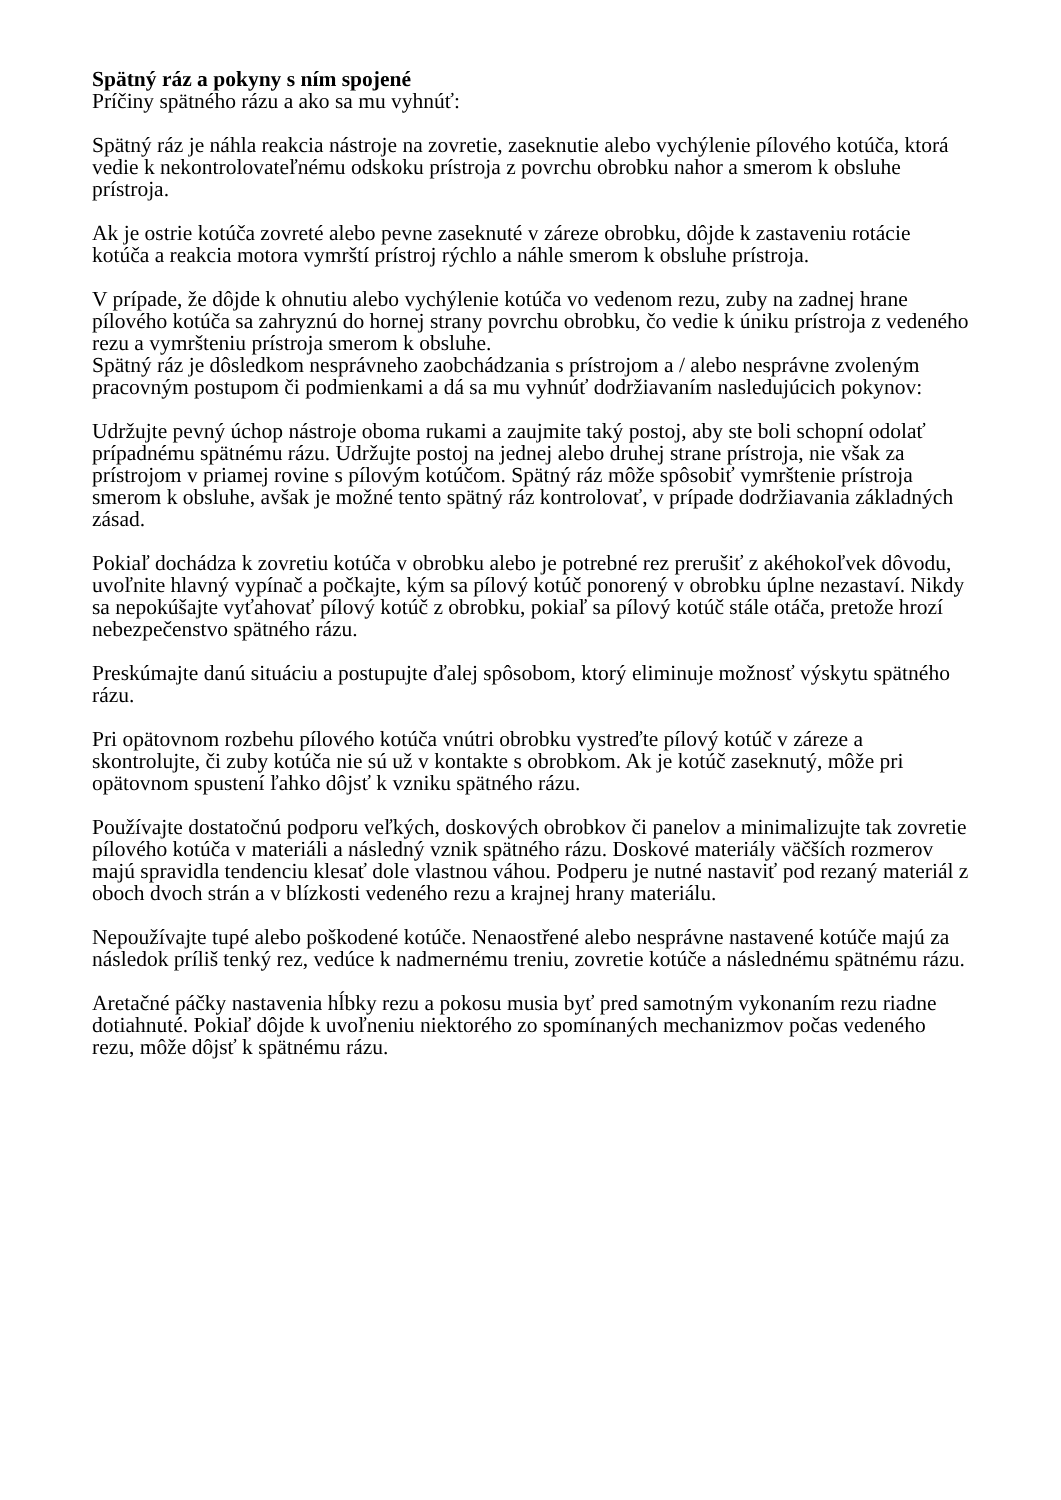Spätný ráz a pokyny s ním spojené
Príčiny spätného rázu a ako sa mu vyhnúť:
Spätný ráz je náhla reakcia nástroje na zovretie, zaseknutie alebo vychýlenie pílového kotúča, ktorá vedie k nekontrolovateľnému odskoku prístroja z povrchu obrobku nahor a smerom k obsluhe prístroja.
Ak je ostrie kotúča zovreté alebo pevne zaseknuté v zárezе obrobku, dôjde k zastaveniu rotácie kotúča a reakcia motora vymrští prístroj rýchlo a náhle smerom k obsluhe prístroja.
V prípade, že dôjde k ohnutiu alebo vychýlenie kotúča vo vedenom rezu, zuby na zadnej hrane pílového kotúča sa zahryznú do hornej strany povrchu obrobku, čo vedie k úniku prístroja z vedeného rezu a vymršteniu prístroja smerom k obsluhe.
Spätný ráz je dôsledkom nesprávneho zaobchádzania s prístrojom a / alebo nesprávne zvoleným pracovným postupom či podmienkami a dá sa mu vyhnúť dodržiavaním nasledujúcich pokynov:
Udržujte pevný úchop nástroje oboma rukami a zaujmite taký postoj, aby ste boli schopní odolať prípadnému spätnému rázu. Udržujte postoj na jednej alebo druhej strane prístroja, nie však za prístrojom v priamej rovine s pílovým kotúčom. Spätný ráz môže spôsobiť vymrštenie prístroja smerom k obsluhe, avšak je možné tento spätný ráz kontrolovať, v prípade dodržiavania základných zásad.
Pokiaľ dochádza k zovretiu kotúča v obrobku alebo je potrebné rez prerušiť z akéhokoľvek dôvodu, uvoľnite hlavný vypínač a počkajte, kým sa pílový kotúč ponorený v obrobku úplne nezastaví. Nikdy sa nepokúšajte vyťahovať pílový kotúč z obrobku, pokiaľ sa pílový kotúč stále otáča, pretože hrozí nebezpečenstvo spätného rázu.
Preskúmajte danú situáciu a postupujte ďalej spôsobom, ktorý eliminuje možnosť výskytu spätného rázu.
Pri opätovnom rozbehu pílového kotúča vnútri obrobku vystreďte pílový kotúč v záreze a skontrolujte, či zuby kotúča nie sú už v kontakte s obrobkom. Ak je kotúč zaseknutý, môže pri opätovnom spustení ľahko dôjsť k vzniku spätného rázu.
Používajte dostatočnú podporu veľkých, doskových obrobkov či panelov a minimalizujte tak zovretie pílového kotúča v materiáli a následný vznik spätného rázu. Doskové materiály väčších rozmerov majú spravidla tendenciu klesať dole vlastnou váhou. Podperu je nutné nastaviť pod rezaný materiál z oboch dvoch strán a v blízkosti vedeného rezu a krajnej hrany materiálu.
Nepoužívajte tupé alebo poškodené kotúče. Nenaostřené alebo nesprávne nastavené kotúče majú za následok príliš tenký rez, vedúce k nadmernému treniu, zovretie kotúče a následnému spätnému rázu.
Aretačné páčky nastavenia hĺbky rezu a pokosu musia byť pred samotným vykonaním rezu riadne dotiahnuté. Pokiaľ dôjde k uvoľneniu niektorého zo spomínaných mechanizmov počas vedeného rezu, môže dôjsť k spätnému rázu.